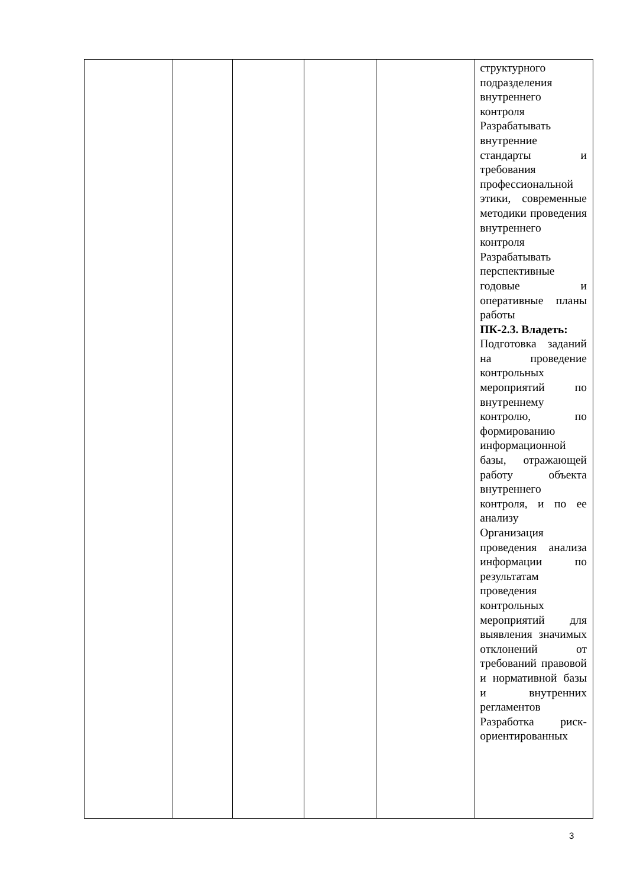| | | | | | структурного подразделения внутреннего контроля Разрабатывать внутренние стандарты и требования профессиональной этики, современные методики проведения внутреннего контроля Разрабатывать перспективные годовые и оперативные планы работы ПК-2.3. Владеть: Подготовка заданий на проведение контрольных мероприятий по внутреннему контролю, по формированию информационной базы, отражающей работу объекта внутреннего контроля, и по ее анализу Организация проведения анализа информации по результатам проведения контрольных мероприятий для выявления значимых отклонений от требований правовой и нормативной базы и внутренних регламентов Разработка риск-ориентированных |
3